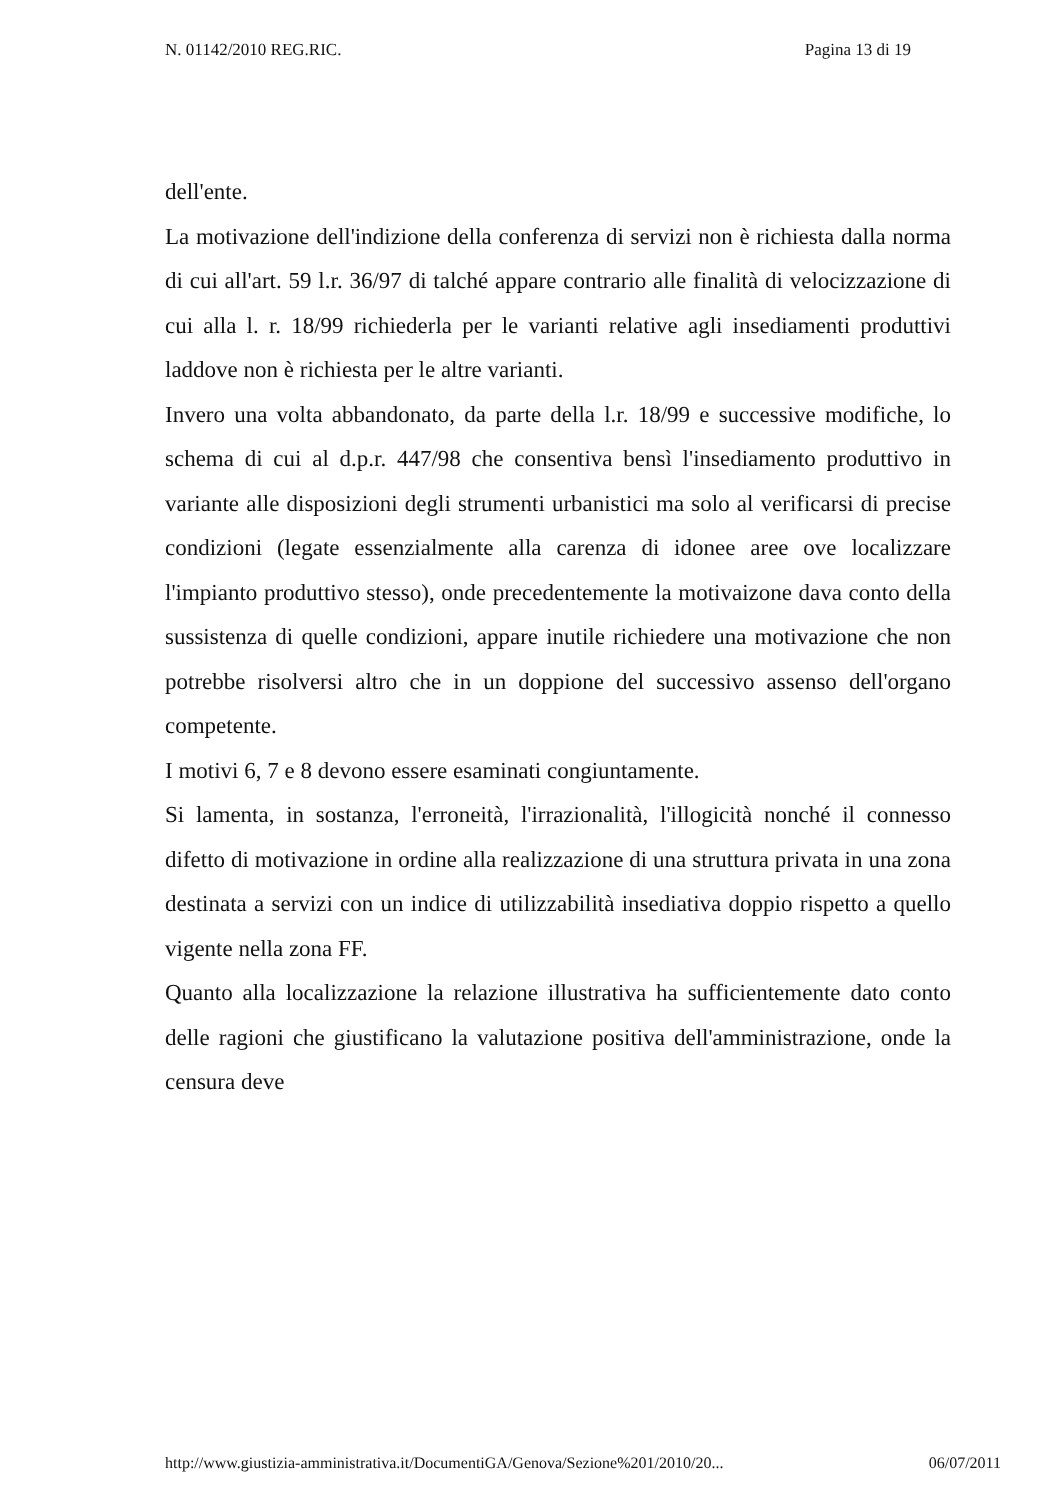N. 01142/2010 REG.RIC. Pagina 13 di 19
dell'ente.
La motivazione dell'indizione della conferenza di servizi non è richiesta dalla norma di cui all'art. 59 l.r. 36/97 di talché appare contrario alle finalità di velocizzazione di cui alla l. r. 18/99 richiederla per le varianti relative agli insediamenti produttivi laddove non è richiesta per le altre varianti.
Invero una volta abbandonato, da parte della l.r. 18/99 e successive modifiche, lo schema di cui al d.p.r. 447/98 che consentiva bensì l'insediamento produttivo in variante alle disposizioni degli strumenti urbanistici ma solo al verificarsi di precise condizioni (legate essenzialmente alla carenza di idonee aree ove localizzare l'impianto produttivo stesso), onde precedentemente la motivaizone dava conto della sussistenza di quelle condizioni, appare inutile richiedere una motivazione che non potrebbe risolversi altro che in un doppione del successivo assenso dell'organo competente.
I motivi 6, 7 e 8 devono essere esaminati congiuntamente.
Si lamenta, in sostanza, l'erroneità, l'irrazionalità, l'illogicità nonché il connesso difetto di motivazione in ordine alla realizzazione di una struttura privata in una zona destinata a servizi con un indice di utilizzabilità insediativa doppio rispetto a quello vigente nella zona FF.
Quanto alla localizzazione la relazione illustrativa ha sufficientemente dato conto delle ragioni che giustificano la valutazione positiva dell'amministrazione, onde la censura deve
http://www.giustizia-amministrativa.it/DocumentiGA/Genova/Sezione%201/2010/20... 06/07/2011